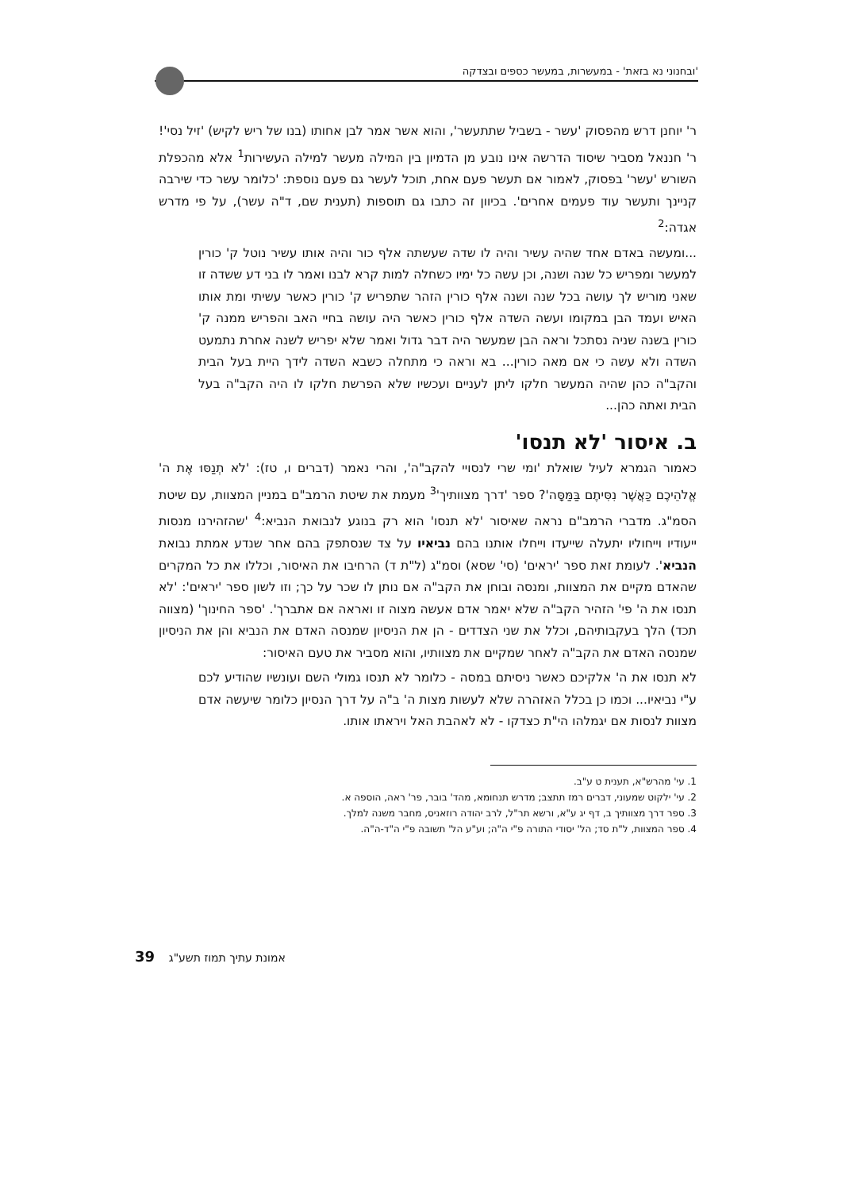'ובחנוני נא בזאת' - במעשרות, במעשר כספים ובצדקה
ר' יוחנן דרש מהפסוק 'עשר - בשביל שתתעשר', והוא אשר אמר לבן אחותו (בנו של ריש לקיש) 'זיל נסי'! ר' חננאל מסביר שיסוד הדרשה אינו נובע מן הדמיון בין המילה מעשר למילה העשירות<sup>1</sup> אלא מהכפלת השורש 'עשר' בפסוק, לאמור אם תעשר פעם אחת, תוכל לעשר גם פעם נוספת: 'כלומר עשר כדי שירבה קניינך ותעשר עוד פעמים אחרים'. בכיוון זה כתבו גם תוספות (תענית שם, ד"ה עשר), על פי מדרש אגדה:<sup>2</sup>
...ומעשה באדם אחד שהיה עשיר והיה לו שדה שעשתה אלף כור והיה אותו עשיר נוטל ק' כורין למעשר ומפריש כל שנה ושנה, וכן עשה כל ימיו כשחלה למות קרא לבנו ואמר לו בני דע ששדה זו שאני מוריש לך עושה בכל שנה ושנה אלף כורין הזהר שתפריש ק' כורין כאשר עשיתי ומת אותו האיש ועמד הבן במקומו ועשה השדה אלף כורין כאשר היה עושה בחיי האב והפריש ממנה ק' כורין בשנה שניה נסתכל וראה הבן שמעשר היה דבר גדול ואמר שלא יפריש לשנה אחרת נתמעט השדה ולא עשה כי אם מאה כורין... בא וראה כי מתחלה כשבא השדה לידך היית בעל הבית והקב"ה כהן שהיה המעשר חלקו ליתן לעניים ועכשיו שלא הפרשת חלקו לו היה הקב"ה בעל הבית ואתה כהן...
ב. איסור 'לא תנסו'
כאמור הגמרא לעיל שואלת 'ומי שרי לנסויי להקב"ה', והרי נאמר (דברים ו, טז): 'לֹא תְנַסּוּ אֶת ה' אֱלֹהֵיכֶם כַּאֲשֶׁר נִסִּיתֶם בַּמַּסָּה'? ספר 'דרך מצוותיך'<sup>3</sup> מעמת את שיטת הרמב"ם במניין המצוות, עם שיטת הסמ"ג. מדברי הרמב"ם נראה שאיסור 'לא תנסו' הוא רק בנוגע לנבואת הנביא:<sup>4</sup> 'שהזהירנו מנסות ייעודיו וייחוליו יתעלה שייעדו וייחלו אותנו בהם נביאיו על צד שנסתפק בהם אחר שנדע אמתת נבואת הנביא'. לעומת זאת ספר 'יראים' (סי' שסא) וסמ"ג (ל"ת ד) הרחיבו את האיסור, וכללו את כל המקרים שהאדם מקיים את המצוות, ומנסה ובוחן את הקב"ה אם נותן לו שכר על כך; וזו לשון ספר 'יראים': 'לא תנסו את ה' פי' הזהיר הקב"ה שלא יאמר אדם אעשה מצוה זו ואראה אם אתברך'. 'ספר החינוך' (מצווה תכד) הלך בעקבותיהם, וכלל את שני הצדדים - הן את הניסיון שמנסה האדם את הנביא והן את הניסיון שמנסה האדם את הקב"ה לאחר שמקיים את מצוותיו, והוא מסביר את טעם האיסור:
לא תנסו את ה' אלקיכם כאשר ניסיתם במסה - כלומר לא תנסו גמולי השם ועונשיו שהודיע לכם ע"י נביאיו... וכמו כן בכלל האזהרה שלא לעשות מצות ה' ב"ה על דרך הנסיון כלומר שיעשה אדם מצוות לנסות אם יגמלהו הי"ת כצדקו - לא לאהבת האל ויראתו אותו.
1. עי' מהרש"א, תענית ט ע"ב.
2. עי' ילקוט שמעוני, דברים רמז תתצב; מדרש תנחומא, מהד' בובר, פר' ראה, הוספה א.
3. ספר דרך מצוותיך ב, דף יג ע"א, ורשא תר"ל, לרב יהודה רוזאניס, מחבר משנה למלך.
4. ספר המצוות, ל"ת סד; הל' יסודי התורה פ"י ה"ה; וע"ע הל' תשובה פ"י ה"ד-ה"ה.
אמונת עתיך תמוז תשע"ג 39